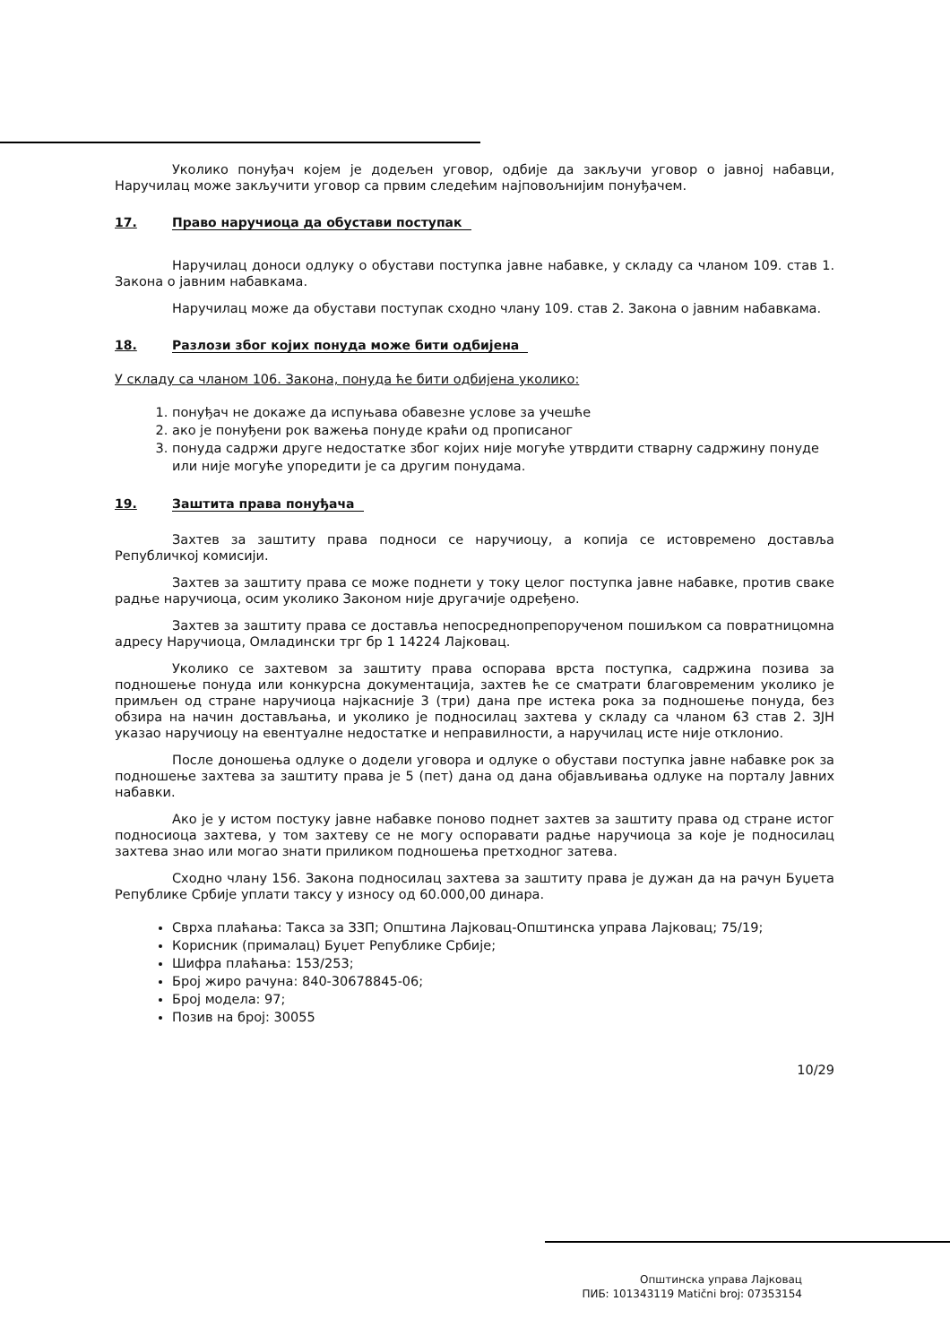Уколико понуђач којем је додељен уговор, одбије да закључи уговор о јавној набавци, Наручилац може закључити уговор са првим следећим најповољнијим понуђачем.
17. Право наручиоца да обустави поступак
Наручилац доноси одлуку о обустави поступка јавне набавке, у складу са чланом 109. став 1. Закона о јавним набавкама.
Наручилац може да обустави поступак сходно члану 109. став 2. Закона о јавним набавкама.
18. Разлози због којих понуда може бити одбијена
У складу са чланом 106. Закона, понуда ће бити одбијена уколико:
1. понуђач не докаже да испуњава обавезне услове за учешће
2. ако је понуђени рок важења понуде краћи од прописаног
3. понуда садржи друге недостатке због којих није могуће утврдити стварну садржину понуде или није могуће упоредити је са другим понудама.
19. Заштита права понуђача
Захтев за заштиту права подноси се наручиоцу, а копија се истовремено доставља Републичкој комисији.
Захтев за заштиту права се може поднети у току целог поступка јавне набавке, против сваке радње наручиоца, осим уколико Законом није другачије одређено.
Захтев за заштиту права се доставља непосреднопрепорученом пошиљком са повратницомна адресу Наручиоца, Омладински трг бр 1 14224 Лајковац.
Уколико се захтевом за заштиту права оспорава врста поступка, садржина позива за подношење понуда или конкурсна документација, захтев ће се сматрати благовременим уколико је примљен од стране наручиоца најкасније 3 (три) дана пре истека рока за подношење понуда, без обзира на начин достављања, и уколико је подносилац захтева у складу са чланом 63 став 2. ЗЈН указао наручиоцу на евентуалне недостатке и неправилности, а наручилац исте није отклонио.
После доношења одлуке о додели уговора и одлуке о обустави поступка јавне набавке рок за подношење захтева за заштиту права је 5 (пет) дана од дана објављивања одлуке на порталу Јавних набавки.
Ако је у истом постуку јавне набавке поново поднет захтев за заштиту права од стране истог подносиоца захтева, у том захтеву се не могу оспоравати радње наручиоца за које је подносилац захтева знао или могао знати приликом подношења претходног затева.
Сходно члану 156. Закона подносилац захтева за заштиту права је дужан да на рачун Буџета Републике Србије уплати таксу у износу од 60.000,00 динара.
Сврха плаћања: Такса за ЗЗП; Општина Лајковац-Општинска управа Лајковац; 75/19;
Корисник (прималац) Буџет Републике Србије;
Шифра плаћања: 153/253;
Број жиро рачуна: 840-30678845-06;
Број модела: 97;
Позив на број: 30055
10/29
Општинска управа Лајковац
ПИБ: 101343119 Matični broj: 07353154